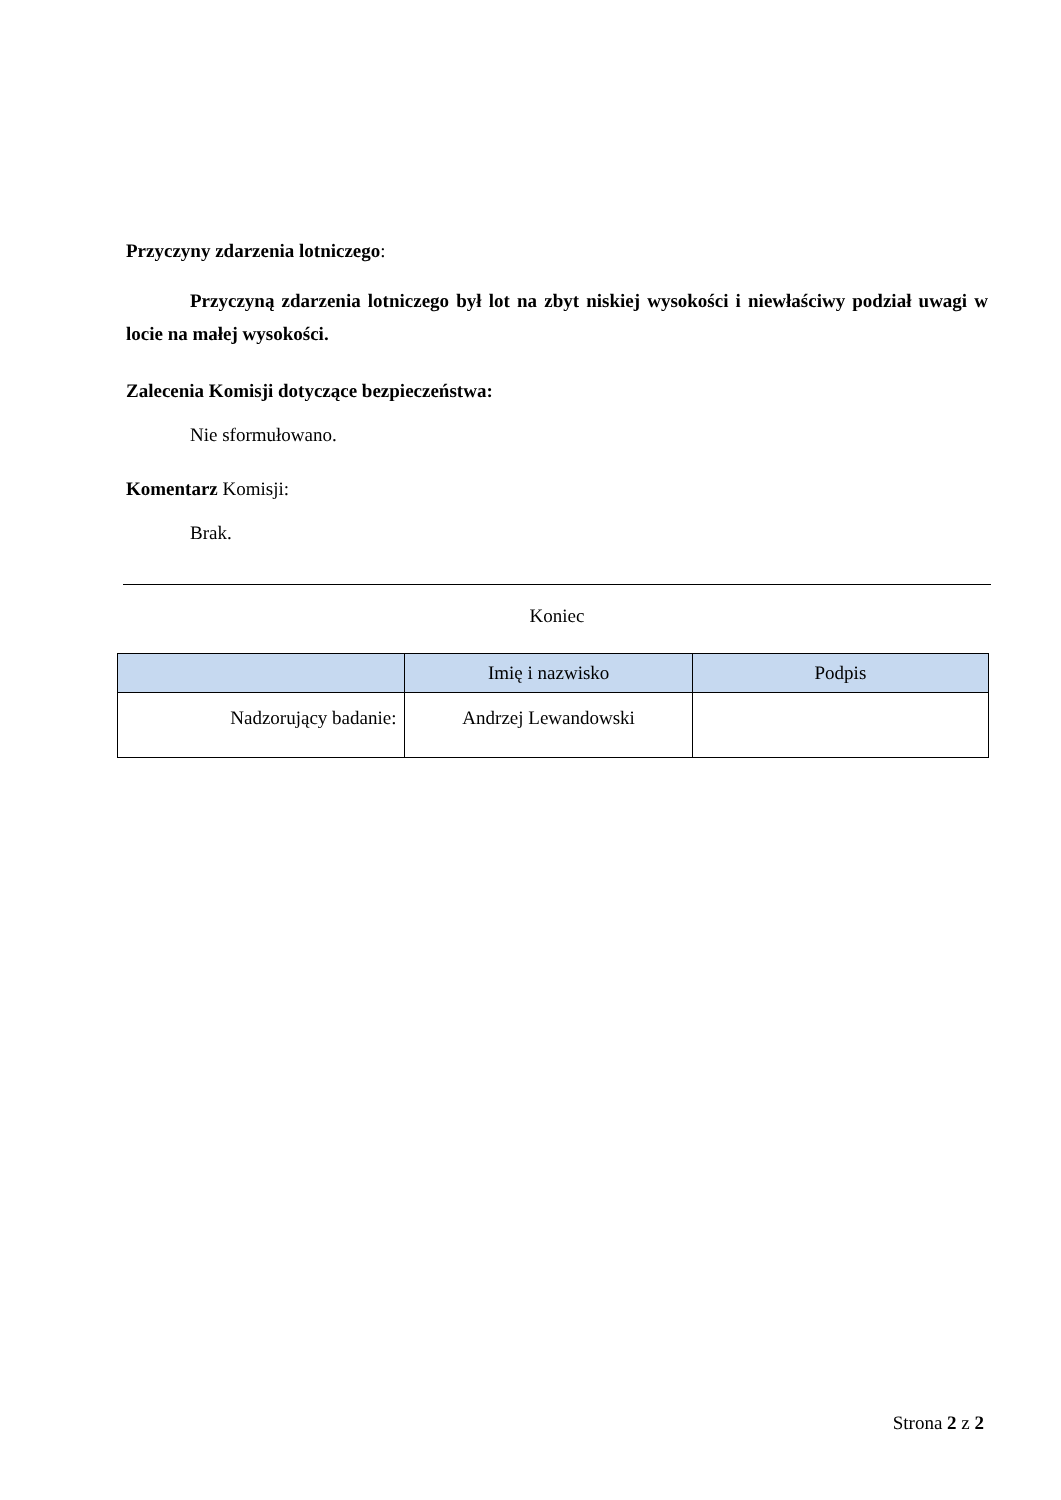Przyczyny zdarzenia lotniczego:
Przyczyną zdarzenia lotniczego był lot na zbyt niskiej wysokości i niewłaściwy podział uwagi w locie na małej wysokości.
Zalecenia Komisji dotyczące bezpieczeństwa:
Nie sformułowano.
Komentarz Komisji:
Brak.
Koniec
| | Imię i nazwisko | Podpis |
| --- | --- | --- |
| Nadzorujący badanie: | Andrzej Lewandowski | |
Strona 2 z 2